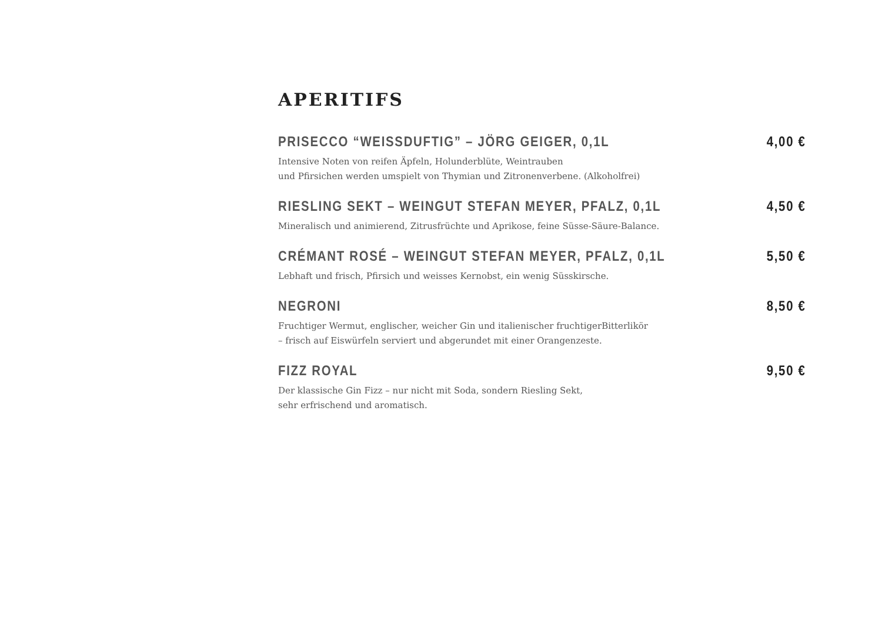APERITIFS
PRISECCO “WEISSDUFTIG” – JÖRG GEIGER, 0,1L 4,00 €
Intensive Noten von reifen Äpfeln, Holunderblüte, Weintrauben
und Pfirsichen werden umspielt von Thymian und Zitronenverbene. (Alkoholfrei)
RIESLING SEKT – WEINGUT STEFAN MEYER, PFALZ, 0,1L 4,50 €
Mineralisch und animierend, Zitrusfrüchte und Aprikose, feine Süsse-Säure-Balance.
CRÉMANT ROSÉ – WEINGUT STEFAN MEYER, PFALZ, 0,1L 5,50 €
Lebhaft und frisch, Pfirsich und weisses Kernobst, ein wenig Süsskirsche.
NEGRONI 8,50 €
Fruchtiger Wermut, englischer, weicher Gin und italienischer fruchtigerBitterlikör
– frisch auf Eiswürfeln serviert und abgerundet mit einer Orangenzeste.
FIZZ ROYAL 9,50 €
Der klassische Gin Fizz – nur nicht mit Soda, sondern Riesling Sekt,
sehr erfrischend und aromatisch.